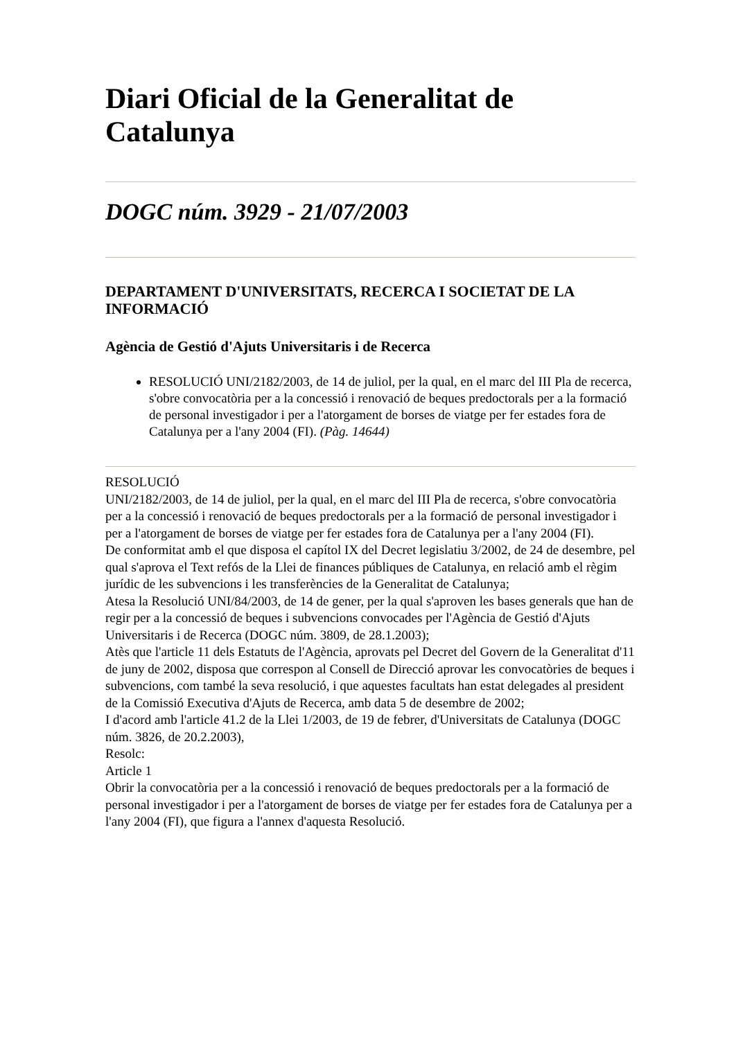Diari Oficial de la Generalitat de Catalunya
DOGC núm. 3929 - 21/07/2003
DEPARTAMENT D'UNIVERSITATS, RECERCA I SOCIETAT DE LA INFORMACIÓ
Agència de Gestió d'Ajuts Universitaris i de Recerca
RESOLUCIÓ UNI/2182/2003, de 14 de juliol, per la qual, en el marc del III Pla de recerca, s'obre convocatòria per a la concessió i renovació de beques predoctorals per a la formació de personal investigador i per a l'atorgament de borses de viatge per fer estades fora de Catalunya per a l'any 2004 (FI). (Pàg. 14644)
RESOLUCIÓ
UNI/2182/2003, de 14 de juliol, per la qual, en el marc del III Pla de recerca, s'obre convocatòria per a la concessió i renovació de beques predoctorals per a la formació de personal investigador i per a l'atorgament de borses de viatge per fer estades fora de Catalunya per a l'any 2004 (FI).
De conformitat amb el que disposa el capítol IX del Decret legislatiu 3/2002, de 24 de desembre, pel qual s'aprova el Text refós de la Llei de finances públiques de Catalunya, en relació amb el règim jurídic de les subvencions i les transferències de la Generalitat de Catalunya;
Atesa la Resolució UNI/84/2003, de 14 de gener, per la qual s'aproven les bases generals que han de regir per a la concessió de beques i subvencions convocades per l'Agència de Gestió d'Ajuts Universitaris i de Recerca (DOGC núm. 3809, de 28.1.2003);
Atès que l'article 11 dels Estatuts de l'Agència, aprovats pel Decret del Govern de la Generalitat d'11 de juny de 2002, disposa que correspon al Consell de Direcció aprovar les convocatòries de beques i subvencions, com també la seva resolució, i que aquestes facultats han estat delegades al president de la Comissió Executiva d'Ajuts de Recerca, amb data 5 de desembre de 2002;
I d'acord amb l'article 41.2 de la Llei 1/2003, de 19 de febrer, d'Universitats de Catalunya (DOGC núm. 3826, de 20.2.2003),
Resolc:
Article 1
Obrir la convocatòria per a la concessió i renovació de beques predoctorals per a la formació de personal investigador i per a l'atorgament de borses de viatge per fer estades fora de Catalunya per a l'any 2004 (FI), que figura a l'annex d'aquesta Resolució.